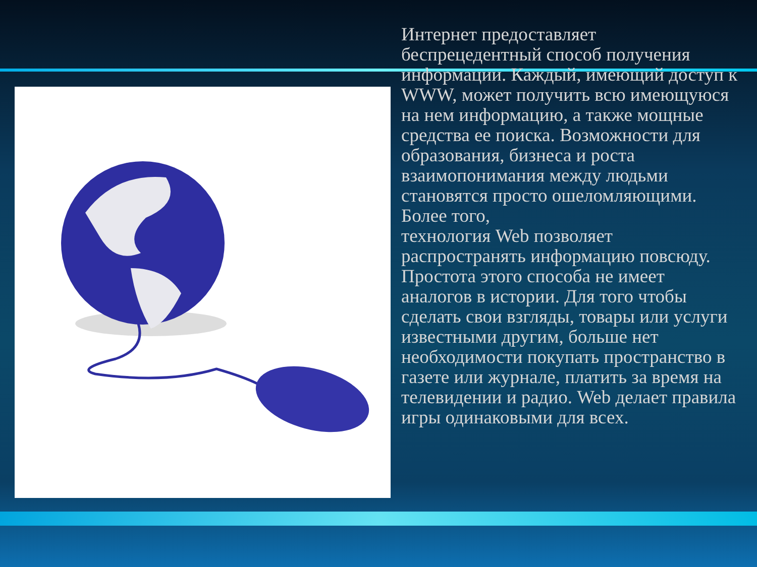Интернет предоставляет беспрецедентный способ получения информации. Каждый, имеющий доступ к WWW, может получить всю имеющуюся на нем информацию, а также мощные средства ее поиска. Возможности для образования, бизнеса и роста взаимопонимания между людьми становятся просто ошеломляющими. Более того,
технология Web позволяет распространять информацию повсюду. Простота этого способа не имеет аналогов в истории. Для того чтобы сделать свои взгляды, товары или услуги известными другим, больше нет необходимости покупать пространство в газете или журнале, платить за время на телевидении и радио. Web делает правила игры одинаковыми для всех.